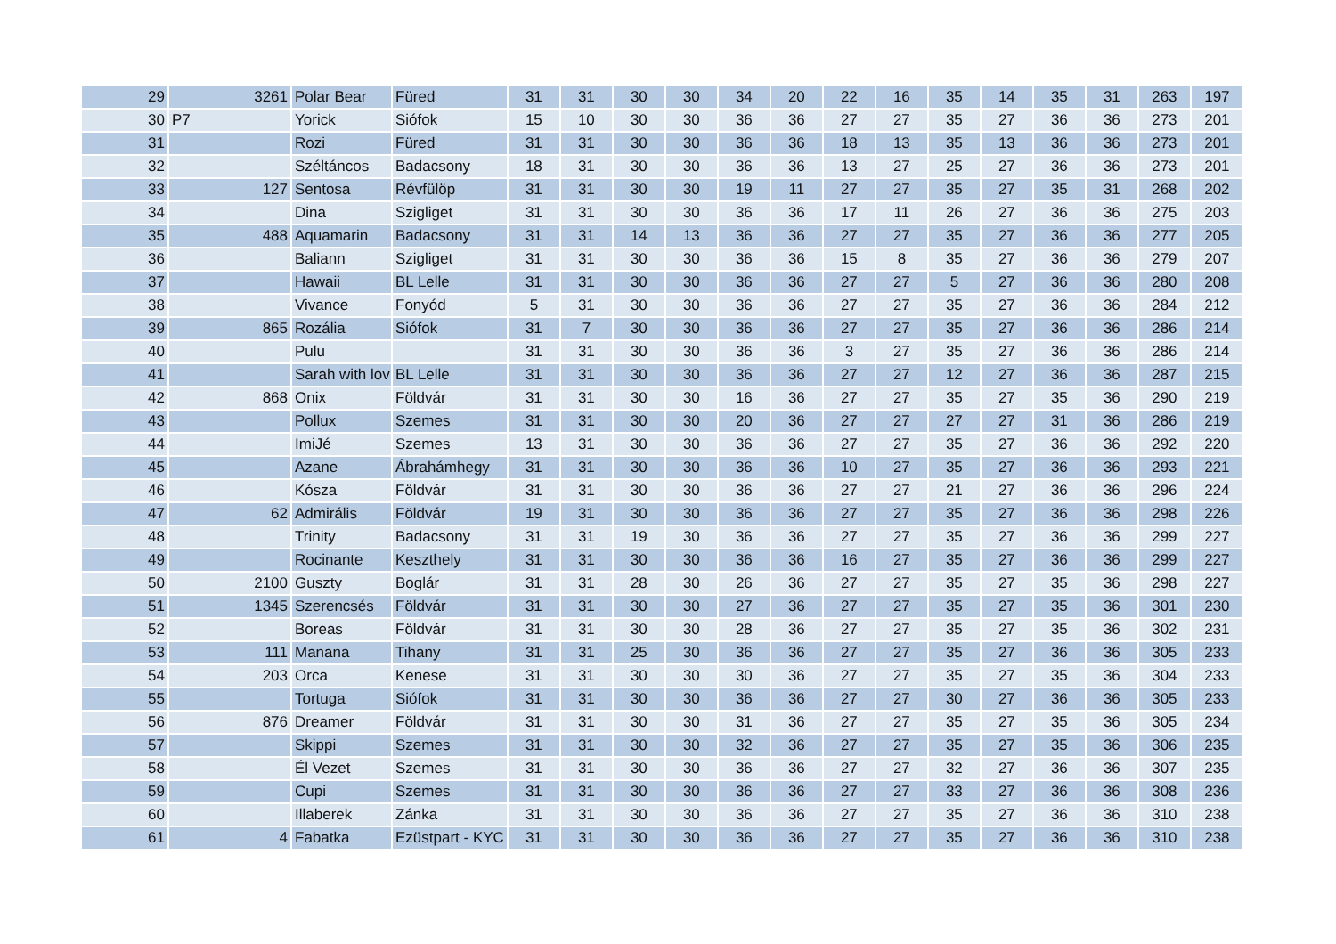| 29 | 3261 | Polar Bear | Füred | 31 | 31 | 30 | 30 | 34 | 20 | 22 | 16 | 35 | 14 | 35 | 31 | 263 | 197 |
| 30 | P7 | Yorick | Siófok | 15 | 10 | 30 | 30 | 36 | 36 | 27 | 27 | 35 | 27 | 36 | 36 | 273 | 201 |
| 31 | | Rozi | Füred | 31 | 31 | 30 | 30 | 36 | 36 | 18 | 13 | 35 | 13 | 36 | 36 | 273 | 201 |
| 32 | | Széltáncos | Badacsony | 18 | 31 | 30 | 30 | 36 | 36 | 13 | 27 | 25 | 27 | 36 | 36 | 273 | 201 |
| 33 | 127 | Sentosa | Révfülöp | 31 | 31 | 30 | 30 | 19 | 11 | 27 | 27 | 35 | 27 | 35 | 31 | 268 | 202 |
| 34 | | Dina | Szigliget | 31 | 31 | 30 | 30 | 36 | 36 | 17 | 11 | 26 | 27 | 36 | 36 | 275 | 203 |
| 35 | 488 | Aquamarin | Badacsony | 31 | 31 | 14 | 13 | 36 | 36 | 27 | 27 | 35 | 27 | 36 | 36 | 277 | 205 |
| 36 | | Baliann | Szigliget | 31 | 31 | 30 | 30 | 36 | 36 | 15 | 8 | 35 | 27 | 36 | 36 | 279 | 207 |
| 37 | | Hawaii | BL Lelle | 31 | 31 | 30 | 30 | 36 | 36 | 27 | 27 | 5 | 27 | 36 | 36 | 280 | 208 |
| 38 | | Vivance | Fonyód | 5 | 31 | 30 | 30 | 36 | 36 | 27 | 27 | 35 | 27 | 36 | 36 | 284 | 212 |
| 39 | 865 | Rozália | Siófok | 31 | 7 | 30 | 30 | 36 | 36 | 27 | 27 | 35 | 27 | 36 | 36 | 286 | 214 |
| 40 | | Pulu | | 31 | 31 | 30 | 30 | 36 | 36 | 3 | 27 | 35 | 27 | 36 | 36 | 286 | 214 |
| 41 | | Sarah with lov | BL Lelle | 31 | 31 | 30 | 30 | 36 | 36 | 27 | 27 | 12 | 27 | 36 | 36 | 287 | 215 |
| 42 | 868 | Onix | Földvár | 31 | 31 | 30 | 30 | 16 | 36 | 27 | 27 | 35 | 27 | 35 | 36 | 290 | 219 |
| 43 | | Pollux | Szemes | 31 | 31 | 30 | 30 | 20 | 36 | 27 | 27 | 27 | 27 | 31 | 36 | 286 | 219 |
| 44 | | ImiJé | Szemes | 13 | 31 | 30 | 30 | 36 | 36 | 27 | 27 | 35 | 27 | 36 | 36 | 292 | 220 |
| 45 | | Azane | Ábrahámhegy | 31 | 31 | 30 | 30 | 36 | 36 | 10 | 27 | 35 | 27 | 36 | 36 | 293 | 221 |
| 46 | | Kósza | Földvár | 31 | 31 | 30 | 30 | 36 | 36 | 27 | 27 | 21 | 27 | 36 | 36 | 296 | 224 |
| 47 | 62 | Admirális | Földvár | 19 | 31 | 30 | 30 | 36 | 36 | 27 | 27 | 35 | 27 | 36 | 36 | 298 | 226 |
| 48 | | Trinity | Badacsony | 31 | 31 | 19 | 30 | 36 | 36 | 27 | 27 | 35 | 27 | 36 | 36 | 299 | 227 |
| 49 | | Rocinante | Keszthely | 31 | 31 | 30 | 30 | 36 | 36 | 16 | 27 | 35 | 27 | 36 | 36 | 299 | 227 |
| 50 | 2100 | Guszty | Boglár | 31 | 31 | 28 | 30 | 26 | 36 | 27 | 27 | 35 | 27 | 35 | 36 | 298 | 227 |
| 51 | 1345 | Szerencsés | Földvár | 31 | 31 | 30 | 30 | 27 | 36 | 27 | 27 | 35 | 27 | 35 | 36 | 301 | 230 |
| 52 | | Boreas | Földvár | 31 | 31 | 30 | 30 | 28 | 36 | 27 | 27 | 35 | 27 | 35 | 36 | 302 | 231 |
| 53 | 111 | Manana | Tihany | 31 | 31 | 25 | 30 | 36 | 36 | 27 | 27 | 35 | 27 | 36 | 36 | 305 | 233 |
| 54 | 203 | Orca | Kenese | 31 | 31 | 30 | 30 | 30 | 36 | 27 | 27 | 35 | 27 | 35 | 36 | 304 | 233 |
| 55 | | Tortuga | Siófok | 31 | 31 | 30 | 30 | 36 | 36 | 27 | 27 | 30 | 27 | 36 | 36 | 305 | 233 |
| 56 | 876 | Dreamer | Földvár | 31 | 31 | 30 | 30 | 31 | 36 | 27 | 27 | 35 | 27 | 35 | 36 | 305 | 234 |
| 57 | | Skippi | Szemes | 31 | 31 | 30 | 30 | 32 | 36 | 27 | 27 | 35 | 27 | 35 | 36 | 306 | 235 |
| 58 | | Él Vezet | Szemes | 31 | 31 | 30 | 30 | 36 | 36 | 27 | 27 | 32 | 27 | 36 | 36 | 307 | 235 |
| 59 | | Cupi | Szemes | 31 | 31 | 30 | 30 | 36 | 36 | 27 | 27 | 33 | 27 | 36 | 36 | 308 | 236 |
| 60 | | Illaberek | Zánka | 31 | 31 | 30 | 30 | 36 | 36 | 27 | 27 | 35 | 27 | 36 | 36 | 310 | 238 |
| 61 | 4 | Fabatka | Ezüstpart - KYC | 31 | 31 | 30 | 30 | 36 | 36 | 27 | 27 | 35 | 27 | 36 | 36 | 310 | 238 |